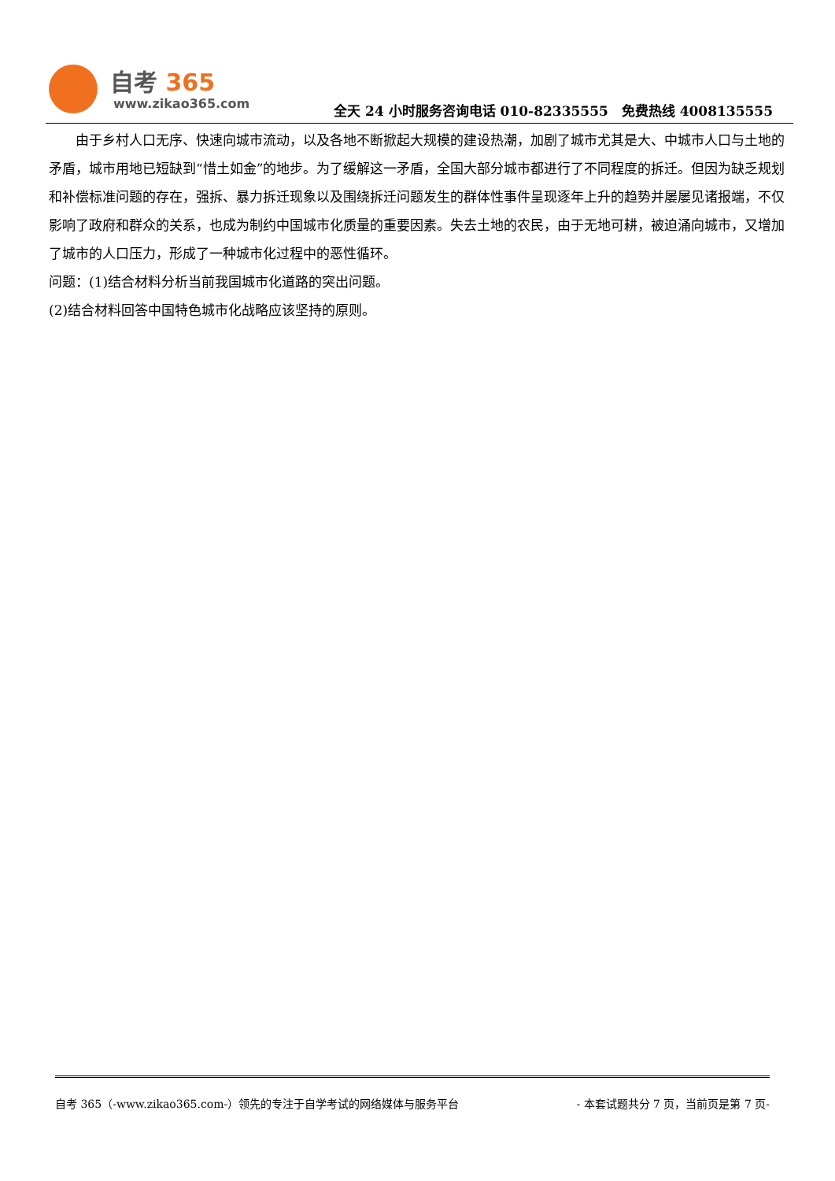自考 365
www.zikao365.com
全天 24 小时服务咨询电话 010-82335555　免费热线 4008135555
由于乡村人口无序、快速向城市流动，以及各地不断掀起大规模的建设热潮，加剧了城市尤其是大、中城市人口与土地的矛盾，城市用地已短缺到“惜土如金”的地步。为了缓解这一矛盾，全国大部分城市都进行了不同程度的拆迁。但因为缺乏规划和补偿标准问题的存在，强拆、暴力拆迁现象以及围绕拆迁问题发生的群体性事件呈现逐年上升的趋势并屡屡见诸报端，不仅影响了政府和群众的关系，也成为制约中国城市化质量的重要因素。失去土地的农民，由于无地可耕，被迫涌向城市，又增加了城市的人口压力，形成了一种城市化过程中的恶性循环。
问题：(1)结合材料分析当前我国城市化道路的突出问题。
(2)结合材料回答中国特色城市化战略应该坚持的原则。
自考 365（-www.zikao365.com-）领先的专注于自学考试的网络媒体与服务平台 - 本套试题共分 7 页，当前页是第 7 页-